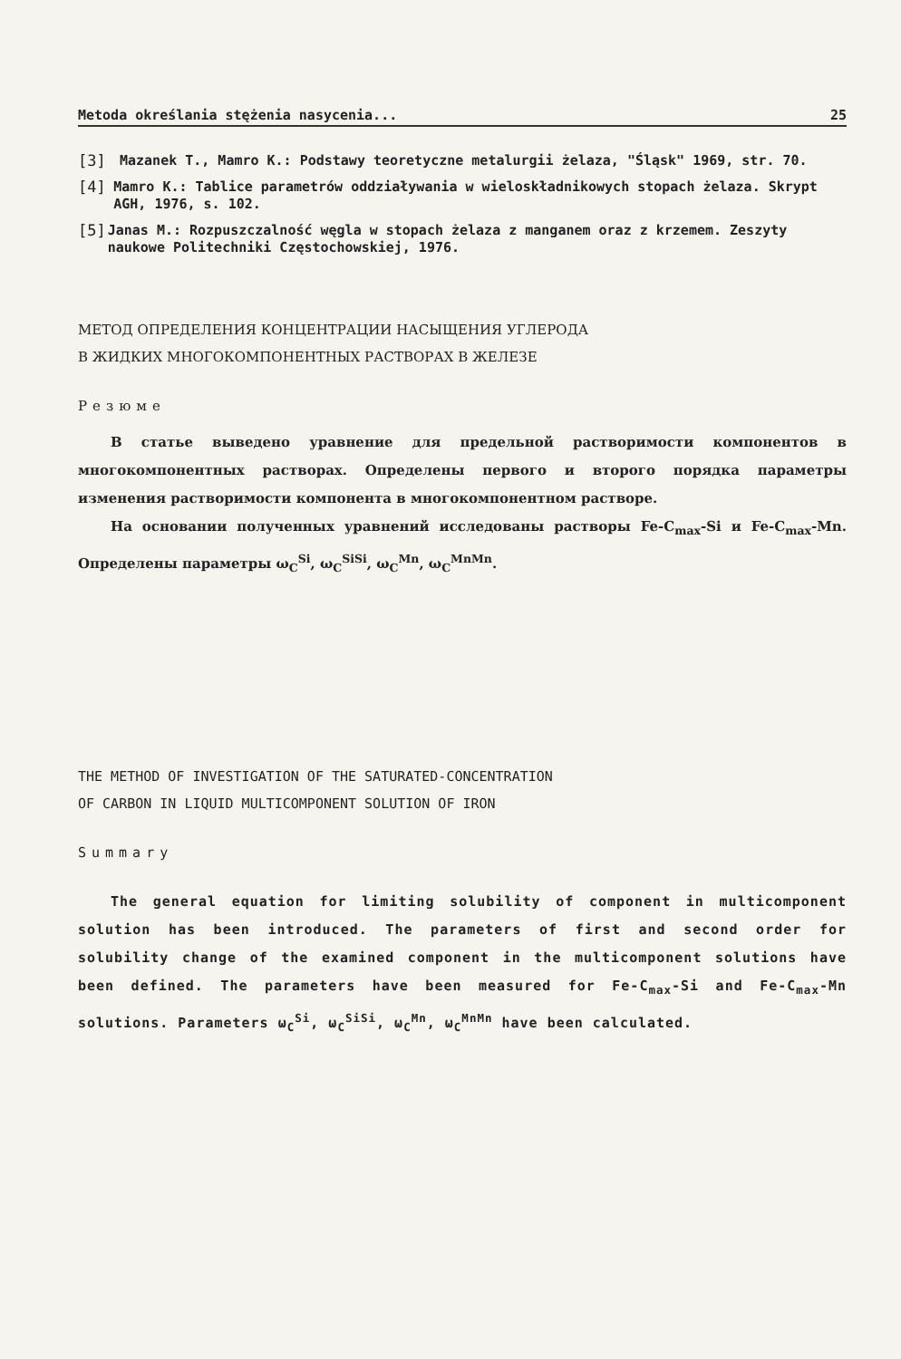Metoda określania stężenia nasycenia... 25
[3] Mazanek T., Mamro K.: Podstawy teoretyczne metalurgii żelaza, "Śląsk" 1969, str. 70.
[4] Mamro K.: Tablice parametrów oddziaływania w wieloskładnikowych stopach żelaza. Skrypt AGH, 1976, s. 102.
[5] Janas M.: Rozpuszczalność węgla w stopach żelaza z manganem oraz z krzemem. Zeszyty naukowe Politechniki Częstochowskiej, 1976.
МЕТОД ОПРЕДЕЛЕНИЯ КОНЦЕНТРАЦИИ НАСЫЩЕНИЯ УГЛЕРОДА
В ЖИДКИХ МНОГОКОМПОНЕНТНЫХ РАСТВОРАХ В ЖЕЛЕЗЕ
Резюме
В статье выведено уравнение для предельной растворимости компонентов в многокомпонентных растворах. Определены первого и второго порядка параметры изменения растворимости компонента в многокомпонентном растворе.
На основании полученных уравнений исследованы растворы Fe-C<sub>max</sub>-Si и Fe-C<sub>max</sub>-Mn. Определены параметры ω<sub>C</sub><sup>Si</sup>, ω<sub>C</sub><sup>SiSi</sup>, ω<sub>C</sub><sup>Mn</sup>, ω<sub>C</sub><sup>MnMn</sup>.
THE METHOD OF INVESTIGATION OF THE SATURATED-CONCENTRATION
OF CARBON IN LIQUID MULTICOMPONENT SOLUTION OF IRON
Summary
The general equation for limiting solubility of component in multicomponent solution has been introduced. The parameters of first and second order for solubility change of the examined component in the multicomponent solutions have been defined. The parameters have been measured for Fe-C<sub>max</sub>-Si and Fe-C<sub>max</sub>-Mn solutions. Parameters ω<sub>C</sub><sup>Si</sup>, ω<sub>C</sub><sup>SiSi</sup>, ω<sub>C</sub><sup>Mn</sup>, ω<sub>C</sub><sup>MnMn</sup> have been calculated.